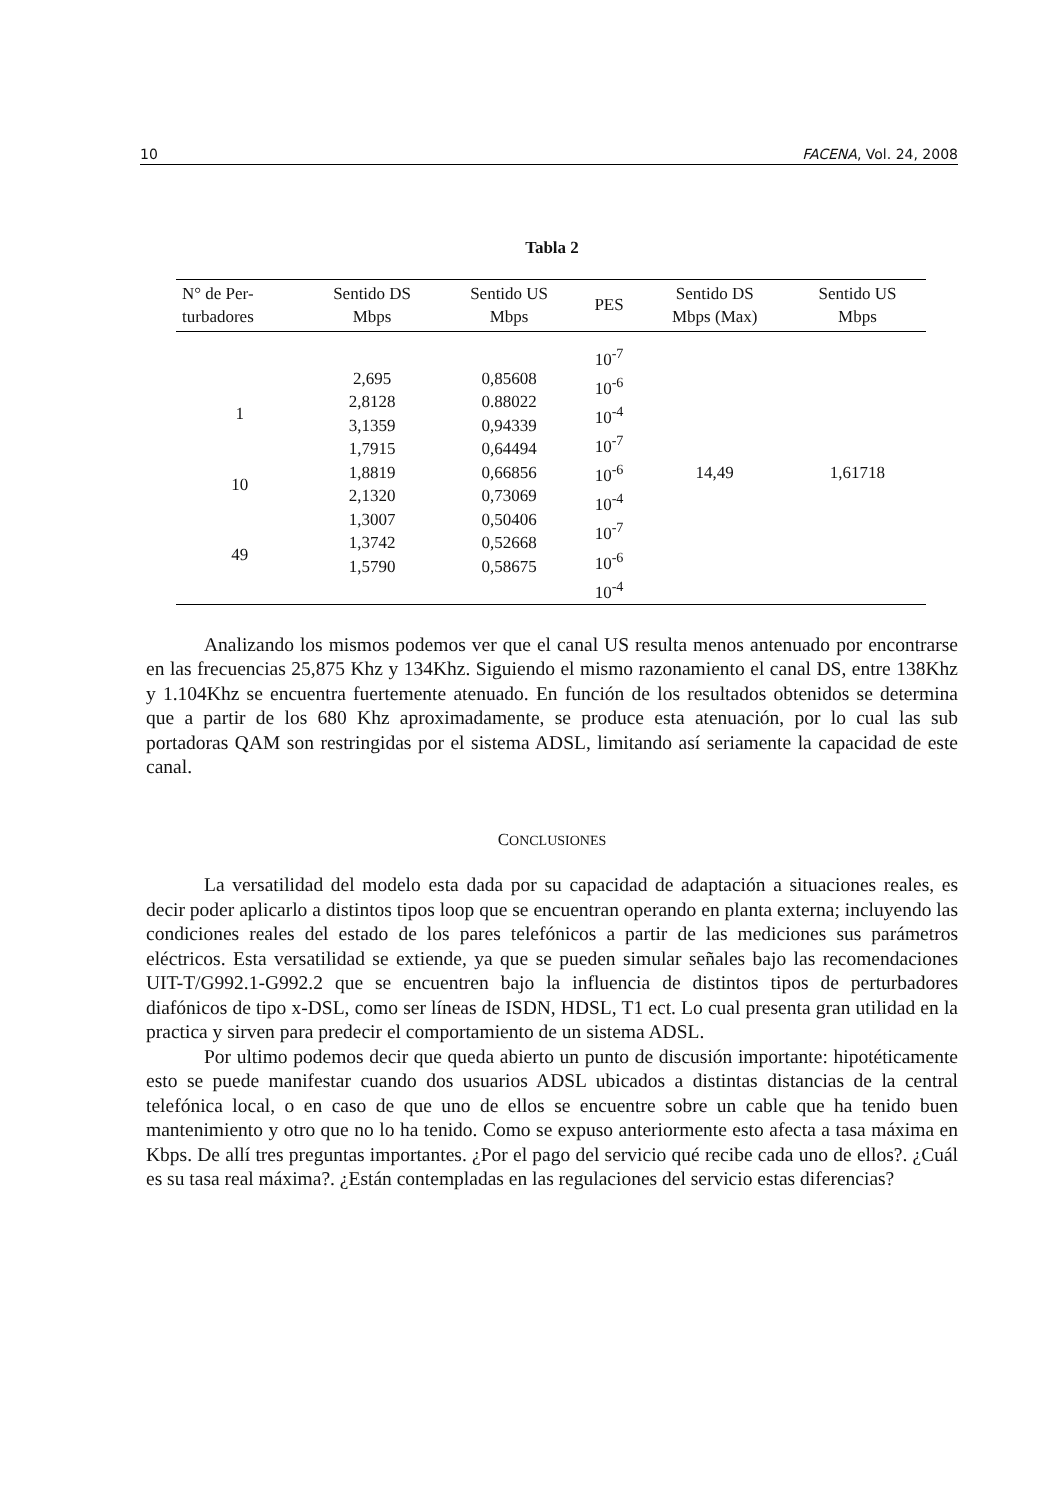10 FACENA, Vol. 24, 2008
Tabla 2
| N° de Per- turbadores | Sentido DS Mbps | Sentido US Mbps | PES | Sentido DS Mbps (Max) | Sentido US Mbps |
| --- | --- | --- | --- | --- | --- |
| 1 10 49 | 2,695 2,8128 3,1359 1,7915 1,8819 2,1320 1,3007 1,3742 1,5790 | 0,85608 0.88022 0,94339 0,64494 0,66856 0,73069 0,50406 0,52668 0,58675 | 10<sup>-7</sup> 10<sup>-6</sup> 10<sup>-4</sup> 10<sup>-7</sup> 10<sup>-6</sup> 10<sup>-4</sup> 10<sup>-7</sup> 10<sup>-6</sup> 10<sup>-4</sup> | 14,49 | 1,61718 |
Analizando los mismos podemos ver que el canal US resulta menos antenuado por encontrarse en las frecuencias 25,875 Khz y 134Khz. Siguiendo el mismo razonamiento el canal DS, entre 138Khz y 1.104Khz se encuentra fuertemente atenuado. En función de los resultados obtenidos se determina que a partir de los 680 Khz aproximadamente, se produce esta atenuación, por lo cual las sub portadoras QAM son restringidas por el sistema ADSL, limitando así seriamente la capacidad de este canal.
CONCLUSIONES
La versatilidad del modelo esta dada por su capacidad de adaptación a situaciones reales, es decir poder aplicarlo a distintos tipos loop que se encuentran operando en planta externa; incluyendo las condiciones reales del estado de los pares telefónicos a partir de las mediciones sus parámetros eléctricos. Esta versatilidad se extiende, ya que se pueden simular señales bajo las recomendaciones UIT-T/G992.1-G992.2 que se encuentren bajo la influencia de distintos tipos de perturbadores diafónicos de tipo x-DSL, como ser líneas de ISDN, HDSL, T1 ect. Lo cual presenta gran utilidad en la practica y sirven para predecir el comportamiento de un sistema ADSL.
Por ultimo podemos decir que queda abierto un punto de discusión importante: hipotéticamente esto se puede manifestar cuando dos usuarios ADSL ubicados a distintas distancias de la central telefónica local, o en caso de que uno de ellos se encuentre sobre un cable que ha tenido buen mantenimiento y otro que no lo ha tenido. Como se expuso anteriormente esto afecta a tasa máxima en Kbps. De allí tres preguntas importantes. ¿Por el pago del servicio qué recibe cada uno de ellos?. ¿Cuál es su tasa real máxima?. ¿Están contempladas en las regulaciones del servicio estas diferencias?